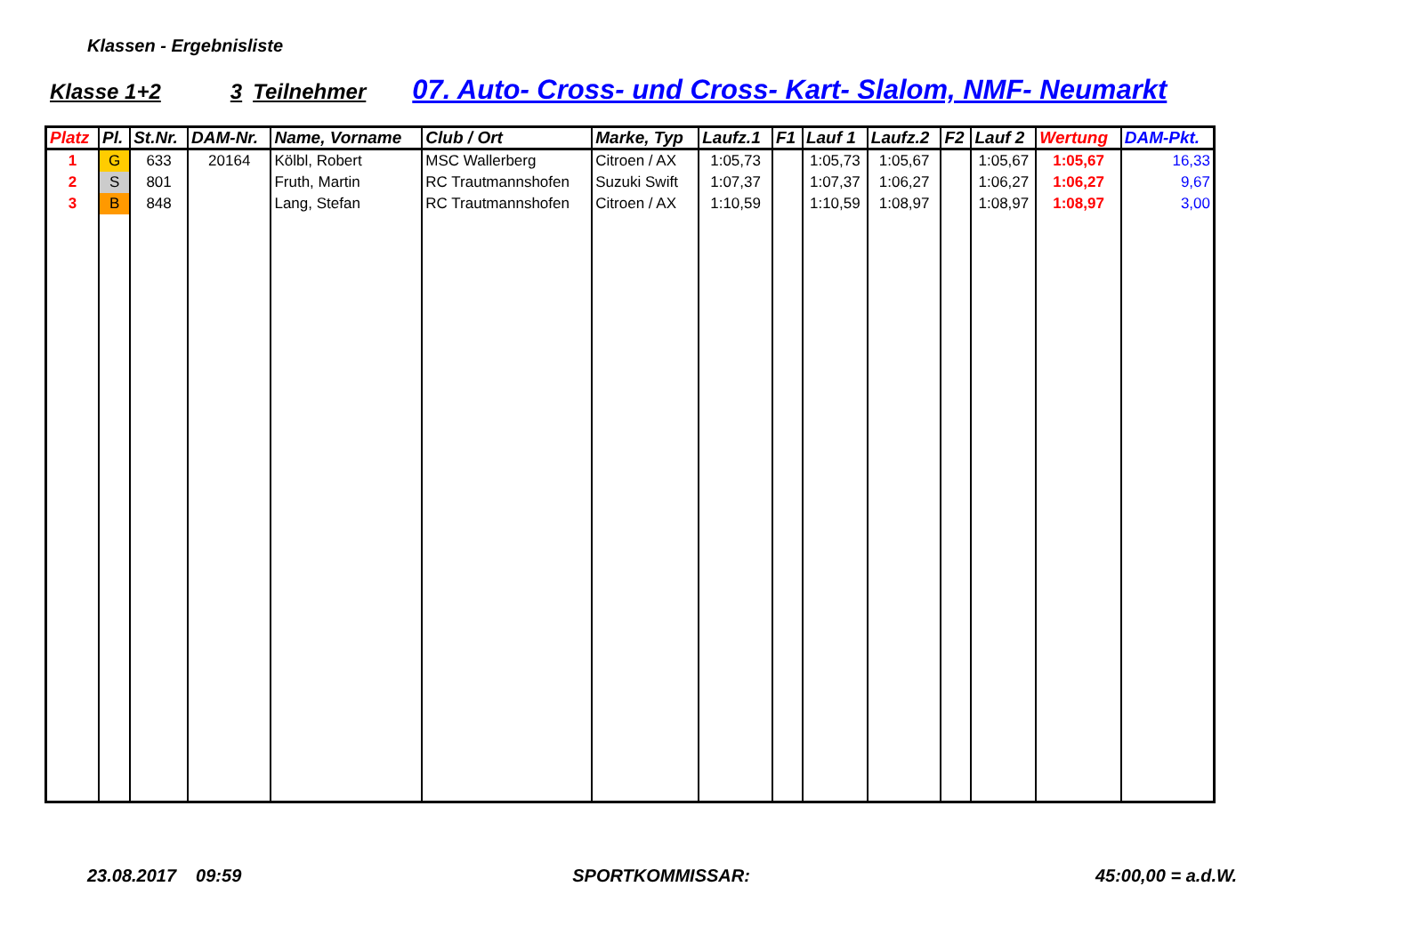Klassen - Ergebnisliste
Klasse 1+2 3 Teilnehmer 07. Auto- Cross- und Cross- Kart- Slalom, NMF- Neumarkt
| Platz | Pl. | St.Nr. | DAM-Nr. | Name, Vorname | Club / Ort | Marke, Typ | Laufz.1 | F1 | Lauf 1 | Laufz.2 | F2 | Lauf 2 | Wertung | DAM-Pkt. |
| --- | --- | --- | --- | --- | --- | --- | --- | --- | --- | --- | --- | --- | --- | --- |
| 1 | G | 633 | 20164 | Kölbl, Robert | MSC Wallerberg | Citroen / AX | 1:05,73 | | 1:05,73 | 1:05,67 | | 1:05,67 | 1:05,67 | 16,33 |
| 2 | S | 801 | | Fruth, Martin | RC Trautmannshofen | Suzuki Swift | 1:07,37 | | 1:07,37 | 1:06,27 | | 1:06,27 | 1:06,27 | 9,67 |
| 3 | B | 848 | | Lang, Stefan | RC Trautmannshofen | Citroen / AX | 1:10,59 | | 1:10,59 | 1:08,97 | | 1:08,97 | 1:08,97 | 3,00 |
23.08.2017 09:59 SPORTKOMMISSAR: 45:00,00 = a.d.W.